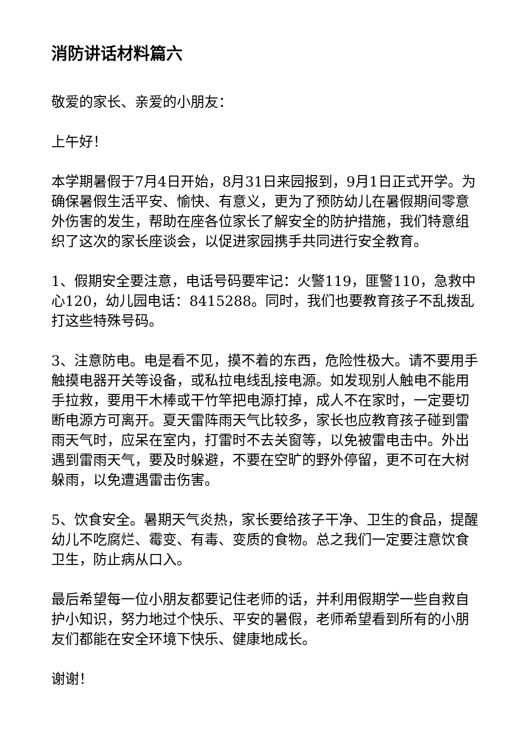消防讲话材料篇六
敬爱的家长、亲爱的小朋友：
上午好！
本学期暑假于7月4日开始，8月31日来园报到，9月1日正式开学。为确保暑假生活平安、愉快、有意义，更为了预防幼儿在暑假期间零意外伤害的发生，帮助在座各位家长了解安全的防护措施，我们特意组织了这次的家长座谈会，以促进家园携手共同进行安全教育。
1、假期安全要注意，电话号码要牢记：火警119，匪警110，急救中心120，幼儿园电话：8415288。同时，我们也要教育孩子不乱拨乱打这些特殊号码。
3、注意防电。电是看不见，摸不着的东西，危险性极大。请不要用手触摸电器开关等设备，或私拉电线乱接电源。如发现别人触电不能用手拉救，要用干木棒或干竹竿把电源打掉，成人不在家时，一定要切断电源方可离开。夏天雷阵雨天气比较多，家长也应教育孩子碰到雷雨天气时，应呆在室内，打雷时不去关窗等，以免被雷电击中。外出遇到雷雨天气，要及时躲避，不要在空旷的野外停留，更不可在大树躲雨，以免遭遇雷击伤害。
5、饮食安全。暑期天气炎热，家长要给孩子干净、卫生的食品，提醒幼儿不吃腐烂、霉变、有毒、变质的食物。总之我们一定要注意饮食卫生，防止病从口入。
最后希望每一位小朋友都要记住老师的话，并利用假期学一些自救自护小知识，努力地过个快乐、平安的暑假，老师希望看到所有的小朋友们都能在安全环境下快乐、健康地成长。
谢谢！